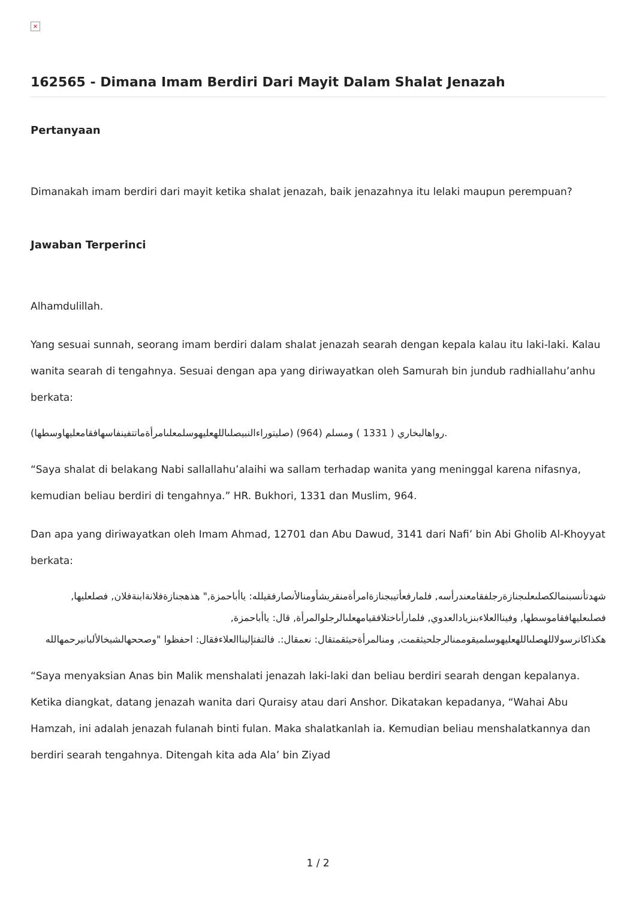×
162565 - Dimana Imam Berdiri Dari Mayit Dalam Shalat Jenazah
Pertanyaan
Dimanakah imam berdiri dari mayit ketika shalat jenazah, baik jenazahnya itu lelaki maupun perempuan?
Jawaban Terperinci
Alhamdulillah.
Yang sesuai sunnah, seorang imam berdiri dalam shalat jenazah searah dengan kepala kalau itu laki-laki. Kalau wanita searah di tengahnya. Sesuai dengan apa yang diriwayatkan oleh Samurah bin jundub radhiallahu’anhu berkata:
(صليتوراءالنبيصلىاللهعليهوسلمعلىامرأةماتتفينفاسهافقامعليهاوسطها) رواهالبخاري ( 1331 ) ومسلم (964).
“Saya shalat di belakang Nabi sallallahu’alaihi wa sallam terhadap wanita yang meninggal karena nifasnya, kemudian beliau berdiri di tengahnya.” HR. Bukhori, 1331 dan Muslim, 964.
Dan apa yang diriwayatkan oleh Imam Ahmad, 12701 dan Abu Dawud, 3141 dari Nafi’ bin Abi Gholib Al-Khoyyat berkata:
شهدتأنسبنمالكصلىعلىجنازةرجلفقامعندرأسه, فلمارفعأتيبجنازةامرأةمنقريشأومنالأنصارفقيلله: ياأباحمزة," هذهجنازةفلانةابنةفلان, فصلعليها, فصلىعليهافقاموسطها, وفيناالعلاءبنزيادالعدوي, فلمارأىاختلافقيامهعلىالرجلوالمرأة, قال: ياأباحمزة, هكذاكانرسولاللهصلىاللهعليهوسلميقوممنالرجلحيثقمت, ومنالمرأةحيثقمتقال: نعمقال:. فالتفتإليناالعلاءفقال: احفظوا "وصححهالشيخالألبانيرحمهالله
“Saya menyaksian Anas bin Malik menshalati jenazah laki-laki dan beliau berdiri searah dengan kepalanya. Ketika diangkat, datang jenazah wanita dari Quraisy atau dari Anshor. Dikatakan kepadanya, “Wahai Abu Hamzah, ini adalah jenazah fulanah binti fulan. Maka shalatkanlah ia. Kemudian beliau menshalatkannya dan berdiri searah tengahnya. Ditengah kita ada Ala’ bin Ziyad
1 / 2